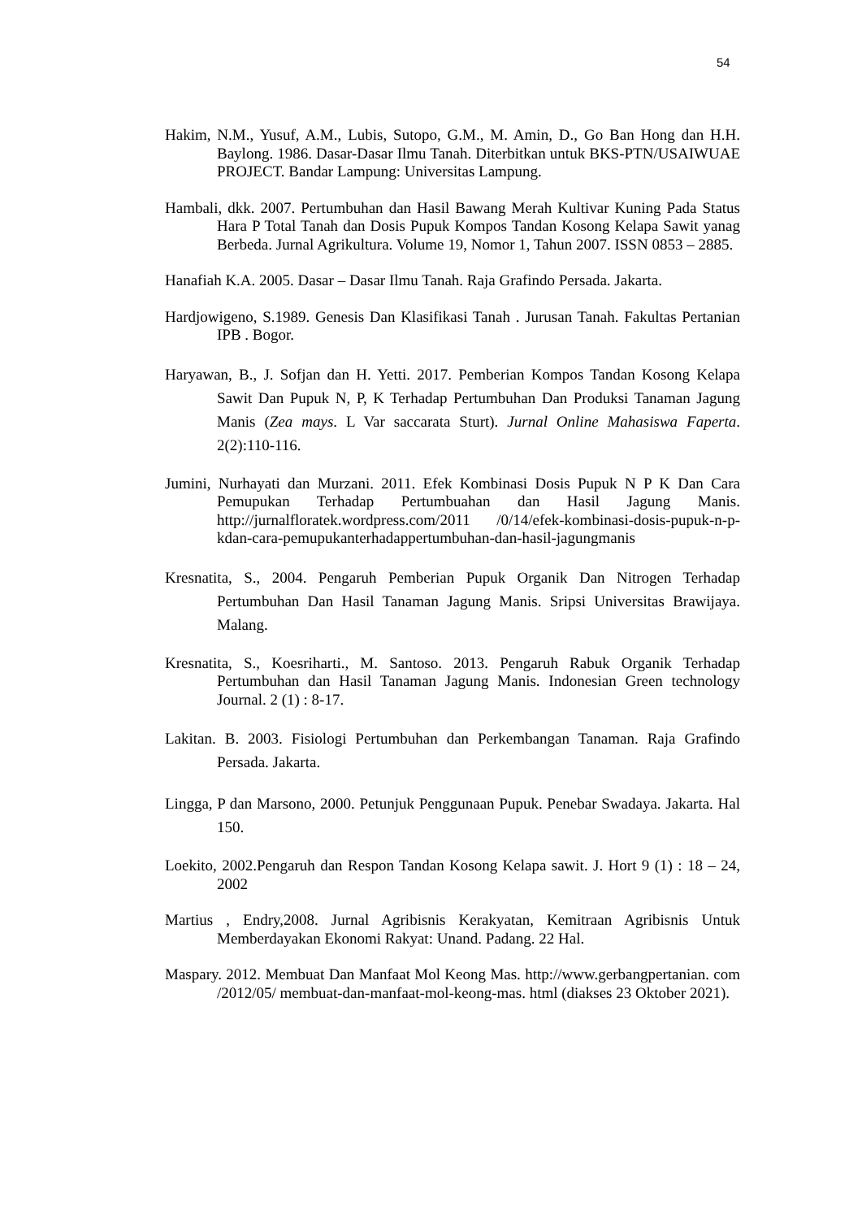54
Hakim, N.M., Yusuf, A.M., Lubis, Sutopo, G.M., M. Amin, D., Go Ban Hong dan H.H. Baylong. 1986. Dasar-Dasar Ilmu Tanah. Diterbitkan untuk BKS-PTN/USAIWUAE PROJECT. Bandar Lampung: Universitas Lampung.
Hambali, dkk. 2007. Pertumbuhan dan Hasil Bawang Merah Kultivar Kuning Pada Status Hara P Total Tanah dan Dosis Pupuk Kompos Tandan Kosong Kelapa Sawit yanag Berbeda. Jurnal Agrikultura. Volume 19, Nomor 1, Tahun 2007. ISSN 0853 – 2885.
Hanafiah K.A. 2005. Dasar – Dasar Ilmu Tanah. Raja Grafindo Persada. Jakarta.
Hardjowigeno, S.1989. Genesis Dan Klasifikasi Tanah . Jurusan Tanah. Fakultas Pertanian IPB . Bogor.
Haryawan, B., J. Sofjan dan H. Yetti. 2017. Pemberian Kompos Tandan Kosong Kelapa Sawit Dan Pupuk N, P, K Terhadap Pertumbuhan Dan Produksi Tanaman Jagung Manis (Zea mays. L Var saccarata Sturt). Jurnal Online Mahasiswa Faperta. 2(2):110-116.
Jumini, Nurhayati dan Murzani. 2011. Efek Kombinasi Dosis Pupuk N P K Dan Cara Pemupukan Terhadap Pertumbuahan dan Hasil Jagung Manis. http://jurnalfloratek.wordpress.com/2011 /0/14/efek-kombinasi-dosis-pupuk-n-p-kdan-cara-pemupukanterhadappertumbuhan-dan-hasil-jagungmanis
Kresnatita, S., 2004. Pengaruh Pemberian Pupuk Organik Dan Nitrogen Terhadap Pertumbuhan Dan Hasil Tanaman Jagung Manis. Sripsi Universitas Brawijaya. Malang.
Kresnatita, S., Koesriharti., M. Santoso. 2013. Pengaruh Rabuk Organik Terhadap Pertumbuhan dan Hasil Tanaman Jagung Manis. Indonesian Green technology Journal. 2 (1) : 8-17.
Lakitan. B. 2003. Fisiologi Pertumbuhan dan Perkembangan Tanaman. Raja Grafindo Persada. Jakarta.
Lingga, P dan Marsono, 2000. Petunjuk Penggunaan Pupuk. Penebar Swadaya. Jakarta. Hal 150.
Loekito, 2002.Pengaruh dan Respon Tandan Kosong Kelapa sawit. J. Hort 9 (1) : 18 – 24, 2002
Martius , Endry,2008. Jurnal Agribisnis Kerakyatan, Kemitraan Agribisnis Untuk Memberdayakan Ekonomi Rakyat: Unand. Padang. 22 Hal.
Maspary. 2012. Membuat Dan Manfaat Mol Keong Mas. http://www.gerbangpertanian. com /2012/05/ membuat-dan-manfaat-mol-keong-mas. html (diakses 23 Oktober 2021).